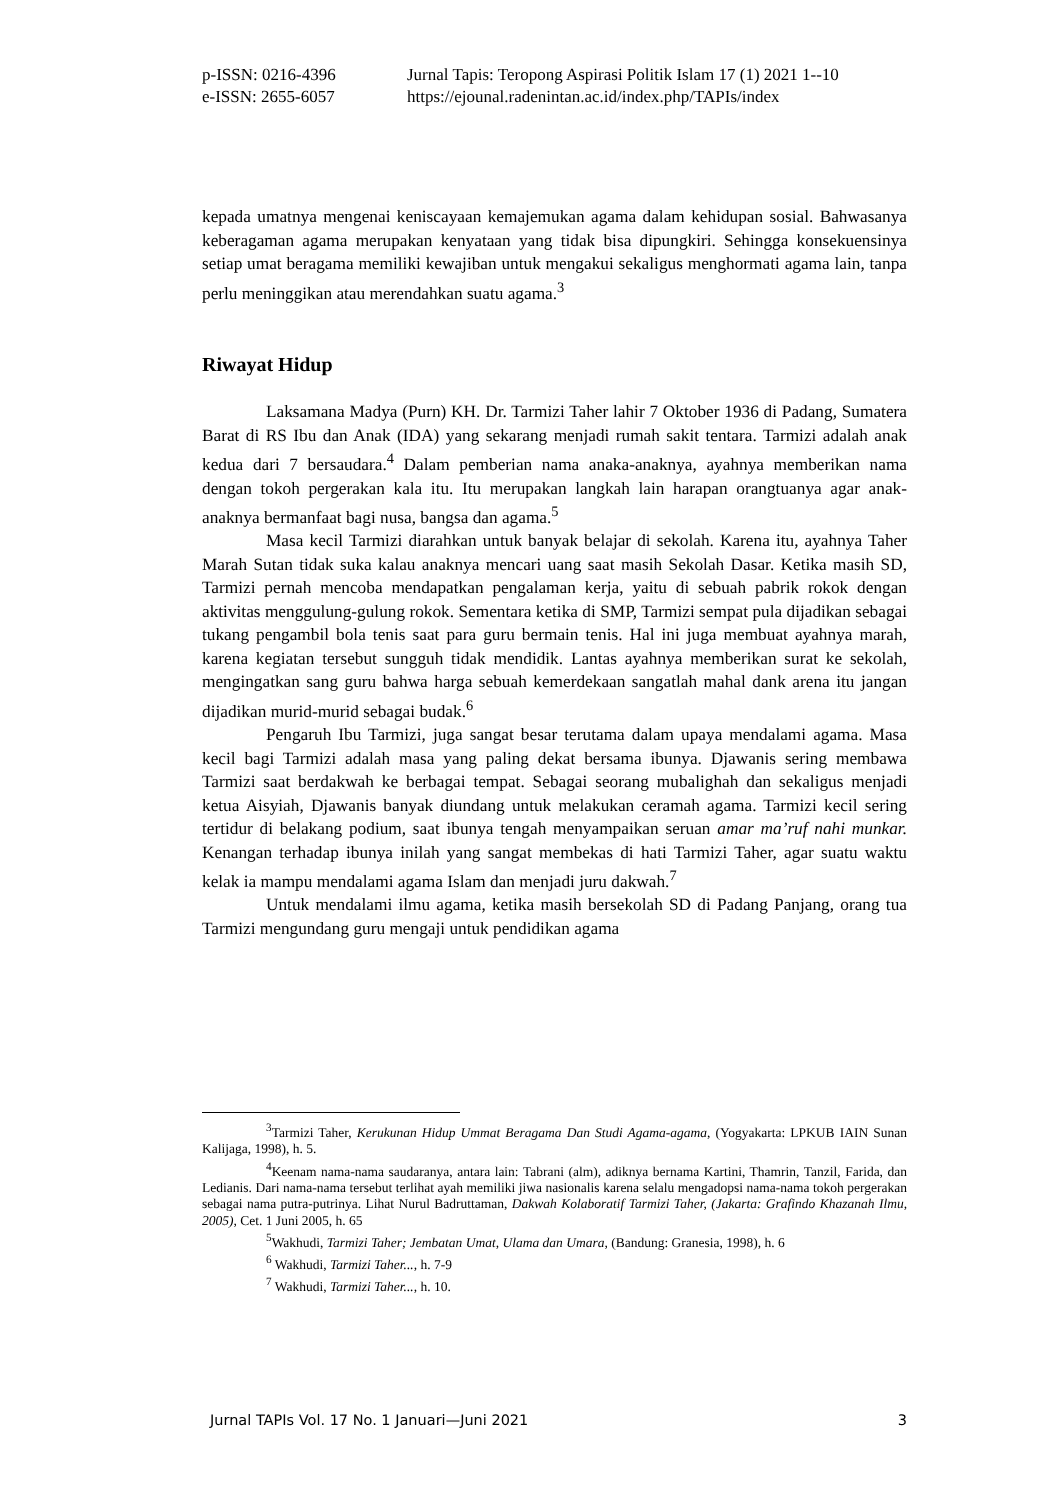p-ISSN: 0216-4396 Jurnal Tapis: Teropong Aspirasi Politik Islam 17 (1) 2021 1--10
e-ISSN: 2655-6057 https://ejounal.radenintan.ac.id/index.php/TAPIs/index
kepada umatnya mengenai keniscayaan kemajemukan agama dalam kehidupan sosial. Bahwasanya keberagaman agama merupakan kenyataan yang tidak bisa dipungkiri. Sehingga konsekuensinya setiap umat beragama memiliki kewajiban untuk mengakui sekaligus menghormati agama lain, tanpa perlu meninggikan atau merendahkan suatu agama.<sup>3</sup>
Riwayat Hidup
Laksamana Madya (Purn) KH. Dr. Tarmizi Taher lahir 7 Oktober 1936 di Padang, Sumatera Barat di RS Ibu dan Anak (IDA) yang sekarang menjadi rumah sakit tentara. Tarmizi adalah anak kedua dari 7 bersaudara.<sup>4</sup> Dalam pemberian nama anaka-anaknya, ayahnya memberikan nama dengan tokoh pergerakan kala itu. Itu merupakan langkah lain harapan orangtuanya agar anak-anaknya bermanfaat bagi nusa, bangsa dan agama.<sup>5</sup>
Masa kecil Tarmizi diarahkan untuk banyak belajar di sekolah. Karena itu, ayahnya Taher Marah Sutan tidak suka kalau anaknya mencari uang saat masih Sekolah Dasar. Ketika masih SD, Tarmizi pernah mencoba mendapatkan pengalaman kerja, yaitu di sebuah pabrik rokok dengan aktivitas menggulung-gulung rokok. Sementara ketika di SMP, Tarmizi sempat pula dijadikan sebagai tukang pengambil bola tenis saat para guru bermain tenis. Hal ini juga membuat ayahnya marah, karena kegiatan tersebut sungguh tidak mendidik. Lantas ayahnya memberikan surat ke sekolah, mengingatkan sang guru bahwa harga sebuah kemerdekaan sangatlah mahal dank arena itu jangan dijadikan murid-murid sebagai budak.<sup>6</sup>
Pengaruh Ibu Tarmizi, juga sangat besar terutama dalam upaya mendalami agama. Masa kecil bagi Tarmizi adalah masa yang paling dekat bersama ibunya. Djawanis sering membawa Tarmizi saat berdakwah ke berbagai tempat. Sebagai seorang mubalighah dan sekaligus menjadi ketua Aisyiah, Djawanis banyak diundang untuk melakukan ceramah agama. Tarmizi kecil sering tertidur di belakang podium, saat ibunya tengah menyampaikan seruan amar ma’ruf nahi munkar. Kenangan terhadap ibunya inilah yang sangat membekas di hati Tarmizi Taher, agar suatu waktu kelak ia mampu mendalami agama Islam dan menjadi juru dakwah.<sup>7</sup>
Untuk mendalami ilmu agama, ketika masih bersekolah SD di Padang Panjang, orang tua Tarmizi mengundang guru mengaji untuk pendidikan agama
<sup>3</sup> Tarmizi Taher, Kerukunan Hidup Ummat Beragama Dan Studi Agama-agama, (Yogyakarta: LPKUB IAIN Sunan Kalijaga, 1998), h. 5.
<sup>4</sup> Keenam nama-nama saudaranya, antara lain: Tabrani (alm), adiknya bernama Kartini, Thamrin, Tanzil, Farida, dan Ledianis. Dari nama-nama tersebut terlihat ayah memiliki jiwa nasionalis karena selalu mengadopsi nama-nama tokoh pergerakan sebagai nama putra-putrinya. Lihat Nurul Badruttaman, Dakwah Kolaboratif Tarmizi Taher, (Jakarta: Grafindo Khazanah Ilmu, 2005), Cet. 1 Juni 2005, h. 65
<sup>5</sup> Wakhudi, Tarmizi Taher; Jembatan Umat, Ulama dan Umara, (Bandung: Granesia, 1998), h. 6
<sup>6</sup> Wakhudi, Tarmizi Taher..., h. 7-9
<sup>7</sup> Wakhudi, Tarmizi Taher..., h. 10.
Jurnal TAPIs Vol. 17 No. 1 Januari—Juni 2021 3